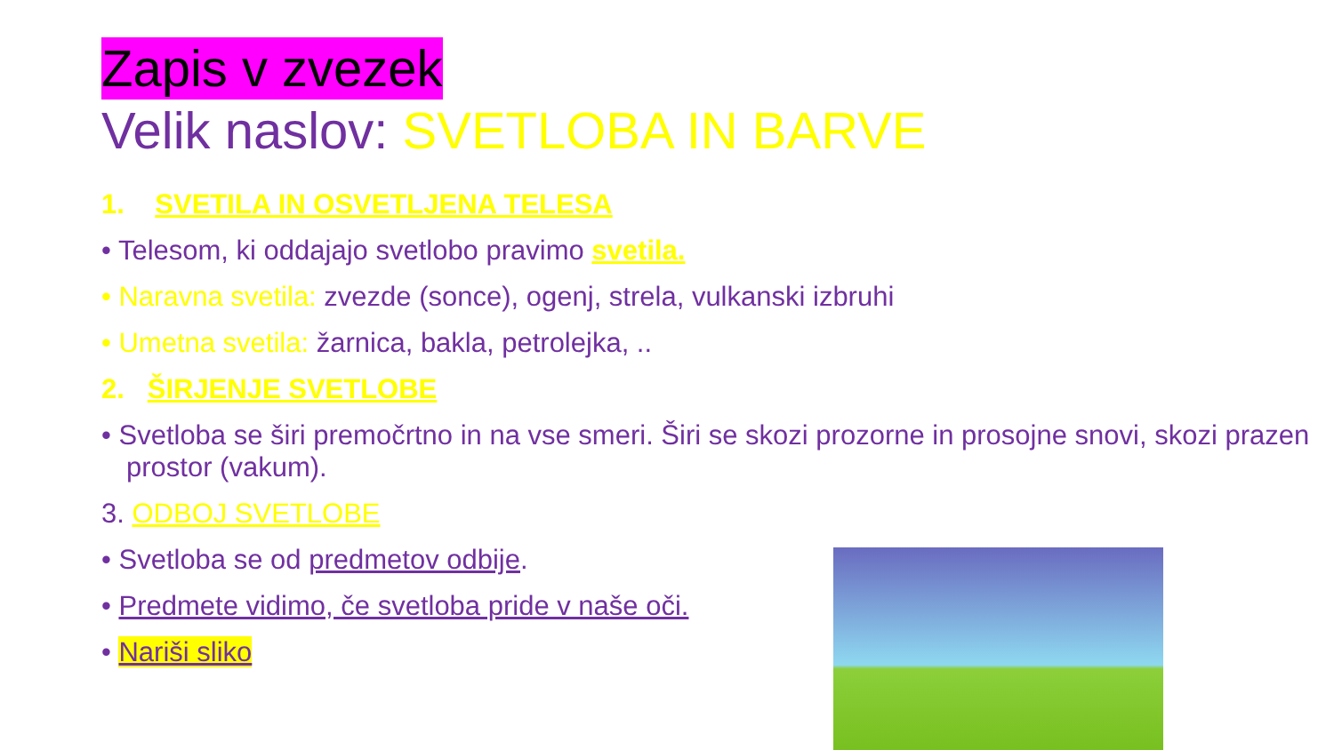Zapis v zvezek
Velik naslov: SVETLOBA IN BARVE
1. SVETILA IN OSVETLJENA TELESA
• Telesom, ki oddajajo svetlobo pravimo svetila.
• Naravna svetila: zvezde (sonce), ogenj, strela, vulkanski izbruhi
• Umetna svetila: žarnica, bakla, petrolejka, ..
2. ŠIRJENJE SVETLOBE
• Svetloba se širi premočrtno in na vse smeri. Širi se skozi prozorne in prosojne snovi, skozi prazen prostor (vakum).
3. ODBOJ SVETLOBE
• Svetloba se od predmetov odbije.
• Predmete vidimo, če svetloba pride v naše oči.
• Nariši sliko